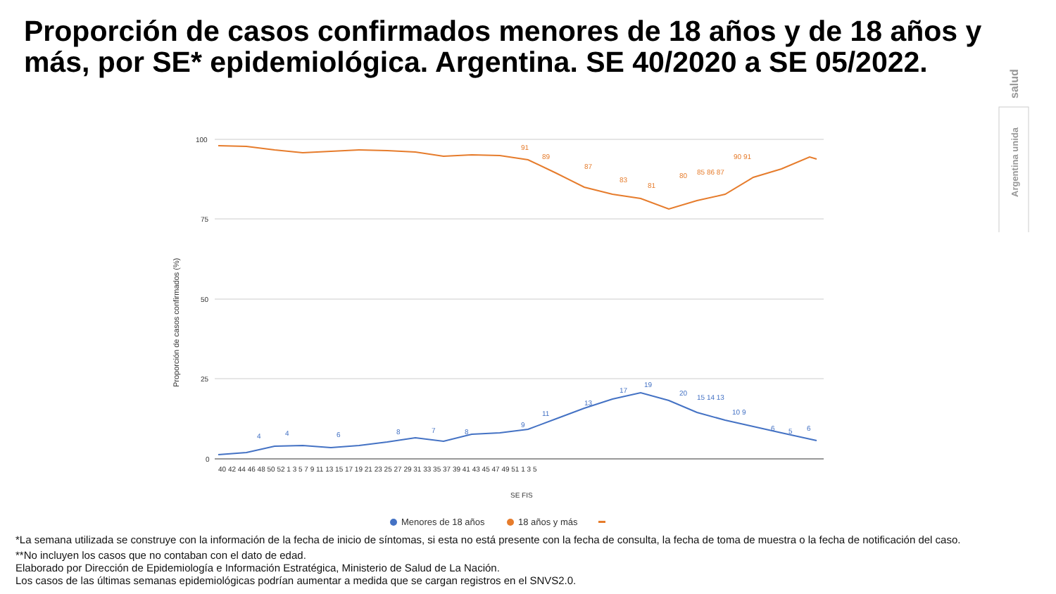Proporción de casos confirmados menores de 18 años y de 18 años y más, por SE* epidemiológica. Argentina. SE 40/2020 a SE 05/2022.
salud
Argentina unida
100
75
50
25
0
Proporción de casos confirmados (%)
91
89
87
83
81
80
85 86 87
90 91
4
4
6
8
7
8
9
11
13
17
19
20
15 14 13
10 9
6
5
6
40 42 44 46 48 50 52 1 3 5 7 9 11 13 15 17 19 21 23 25 27 29 31 33 35 37 39 41 43 45 47 49 51 1 3 5
SE FIS
Menores de 18 años
18 años y más
*La semana utilizada se construye con la información de la fecha de inicio de síntomas, si esta no está presente con la fecha de consulta, la fecha de toma de muestra o la fecha de notificación del caso.
**No incluyen los casos que no contaban con el dato de edad.
Elaborado por Dirección de Epidemiología e Información Estratégica, Ministerio de Salud de La Nación.
Los casos de las últimas semanas epidemiológicas podrían aumentar a medida que se cargan registros en el SNVS2.0.